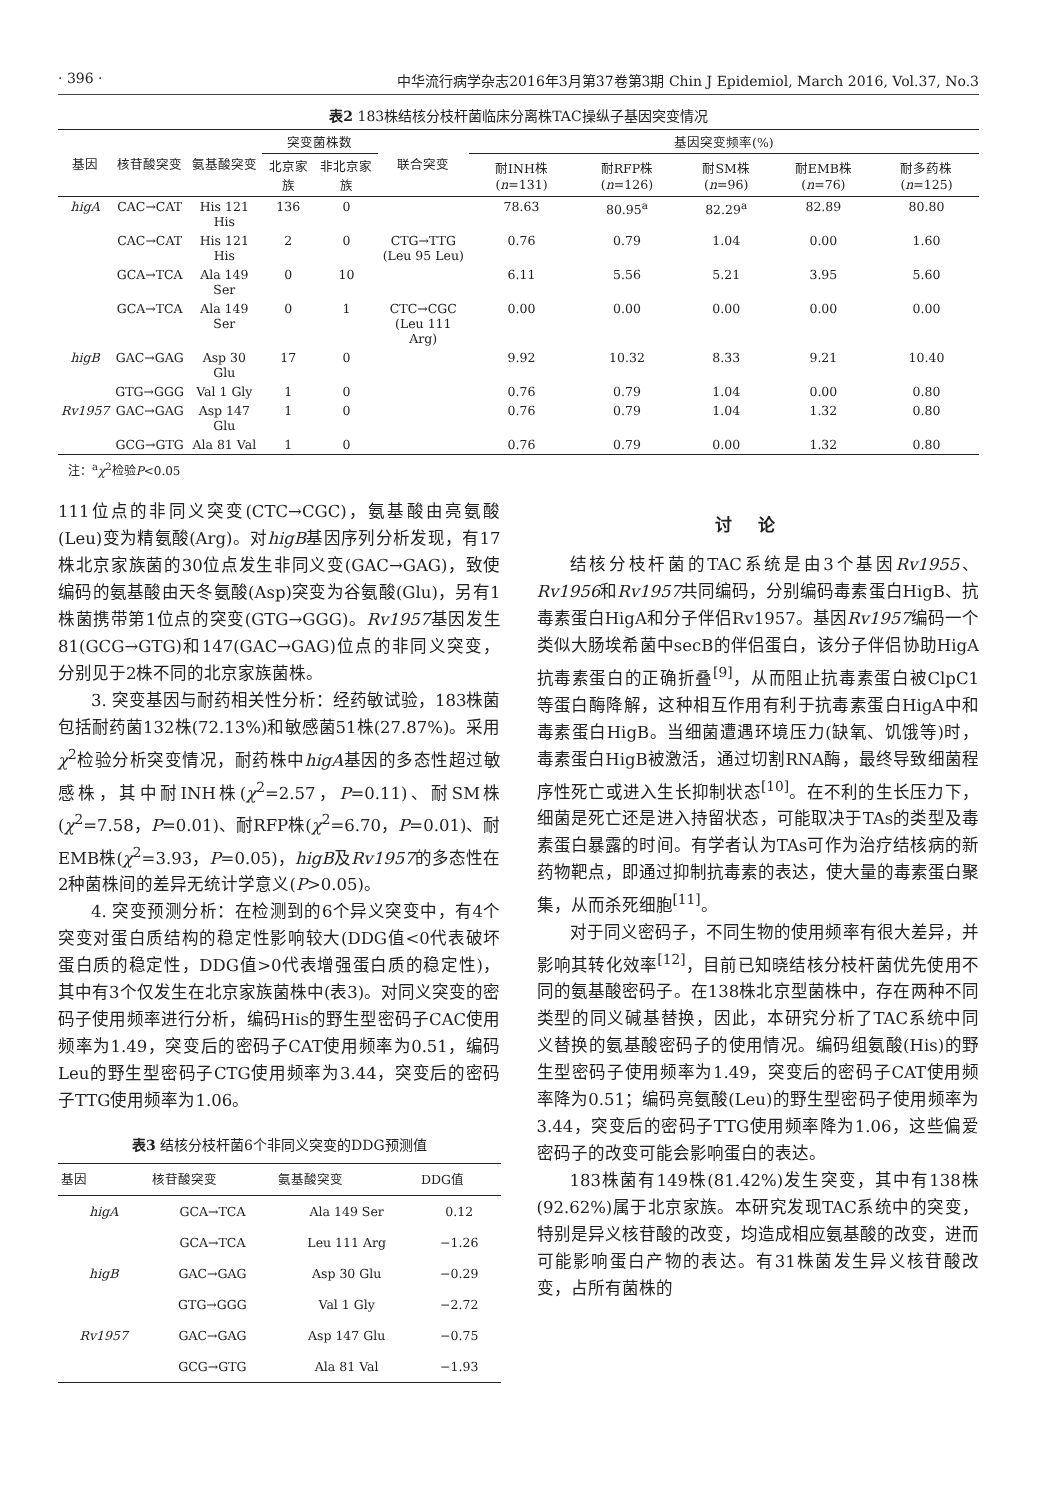· 396 · 中华流行病学杂志2016年3月第37卷第3期 Chin J Epidemiol, March 2016, Vol.37, No.3
表2 183株结核分枝杆菌临床分离株TAC操纵子基因突变情况
| 基因 | 核苷酸突变 | 氨基酸突变 | 突变菌株数 | | 联合突变 | 基因突变频率(%) | | | | |
| --- | --- | --- | --- | --- | --- | --- | --- | --- | --- | --- |
| | | | 北京家族 | 非北京家族 | | 耐INH株 ( n =131) | 耐RFP株 ( n =126) | 耐SM株 ( n =96) | 耐EMB株 ( n =76) | 耐多药株 ( n =125) |
| higA | CAC→CAT | His 121 His | 136 | 0 | | 78.63 | 80.95<sup>a</sup> | 82.29<sup>a</sup> | 82.89 | 80.80 |
| | CAC→CAT | His 121 His | 2 | 0 | CTG→TTG (Leu 95 Leu) | 0.76 | 0.79 | 1.04 | 0.00 | 1.60 |
| | GCA→TCA | Ala 149 Ser | 0 | 10 | | 6.11 | 5.56 | 5.21 | 3.95 | 5.60 |
| | GCA→TCA | Ala 149 Ser | 0 | 1 | CTC→CGC (Leu 111 Arg) | 0.00 | 0.00 | 0.00 | 0.00 | 0.00 |
| higB | GAC→GAG | Asp 30 Glu | 17 | 0 | | 9.92 | 10.32 | 8.33 | 9.21 | 10.40 |
| | GTG→GGG | Val 1 Gly | 1 | 0 | | 0.76 | 0.79 | 1.04 | 0.00 | 0.80 |
| Rv1957 | GAC→GAG | Asp 147 Glu | 1 | 0 | | 0.76 | 0.79 | 1.04 | 1.32 | 0.80 |
| | GCG→GTG | Ala 81 Val | 1 | 0 | | 0.76 | 0.79 | 0.00 | 1.32 | 0.80 |
注：<sup>a</sup>χ<sup>2</sup>检验P<0.05
111位点的非同义突变(CTC→CGC)，氨基酸由亮氨酸(Leu)变为精氨酸(Arg)。对higB基因序列分析发现，有17株北京家族菌的30位点发生非同义变(GAC→GAG)，致使编码的氨基酸由天冬氨酸(Asp)突变为谷氨酸(Glu)，另有1株菌携带第1位点的突变(GTG→GGG)。Rv1957基因发生81(GCG→GTG)和147(GAC→GAG)位点的非同义突变，分别见于2株不同的北京家族菌株。
3. 突变基因与耐药相关性分析：经药敏试验，183株菌包括耐药菌132株(72.13%)和敏感菌51株(27.87%)。采用χ<sup>2</sup>检验分析突变情况，耐药株中higA基因的多态性超过敏感株，其中耐INH株(χ<sup>2</sup>=2.57，P=0.11)、耐SM株(χ<sup>2</sup>=7.58，P=0.01)、耐RFP株(χ<sup>2</sup>=6.70，P=0.01)、耐EMB株(χ<sup>2</sup>=3.93，P=0.05)，higB及Rv1957的多态性在2种菌株间的差异无统计学意义(P>0.05)。
4. 突变预测分析：在检测到的6个异义突变中，有4个突变对蛋白质结构的稳定性影响较大(DDG值<0代表破坏蛋白质的稳定性，DDG值>0代表增强蛋白质的稳定性)，其中有3个仅发生在北京家族菌株中(表3)。对同义突变的密码子使用频率进行分析，编码His的野生型密码子CAC使用频率为1.49，突变后的密码子CAT使用频率为0.51，编码Leu的野生型密码子CTG使用频率为3.44，突变后的密码子TTG使用频率为1.06。
表3 结核分枝杆菌6个非同义突变的DDG预测值
| 基因 | 核苷酸突变 | 氨基酸突变 | DDG值 |
| --- | --- | --- | --- |
| higA | GCA→TCA | Ala 149 Ser | 0.12 |
| | GCA→TCA | Leu 111 Arg | −1.26 |
| higB | GAC→GAG | Asp 30 Glu | −0.29 |
| | GTG→GGG | Val 1 Gly | −2.72 |
| Rv1957 | GAC→GAG | Asp 147 Glu | −0.75 |
| | GCG→GTG | Ala 81 Val | −1.93 |
讨论
结核分枝杆菌的TAC系统是由3个基因Rv1955、Rv1956和Rv1957共同编码，分别编码毒素蛋白HigB、抗毒素蛋白HigA和分子伴侣Rv1957。基因Rv1957编码一个类似大肠埃希菌中secB的伴侣蛋白，该分子伴侣协助HigA抗毒素蛋白的正确折叠<sup>[9]</sup>，从而阻止抗毒素蛋白被ClpC1等蛋白酶降解，这种相互作用有利于抗毒素蛋白HigA中和毒素蛋白HigB。当细菌遭遇环境压力(缺氧、饥饿等)时，毒素蛋白HigB被激活，通过切割RNA酶，最终导致细菌程序性死亡或进入生长抑制状态<sup>[10]</sup>。在不利的生长压力下，细菌是死亡还是进入持留状态，可能取决于TAs的类型及毒素蛋白暴露的时间。有学者认为TAs可作为治疗结核病的新药物靶点，即通过抑制抗毒素的表达，使大量的毒素蛋白聚集，从而杀死细胞<sup>[11]</sup>。
对于同义密码子，不同生物的使用频率有很大差异，并影响其转化效率<sup>[12]</sup>，目前已知晓结核分枝杆菌优先使用不同的氨基酸密码子。在138株北京型菌株中，存在两种不同类型的同义碱基替换，因此，本研究分析了TAC系统中同义替换的氨基酸密码子的使用情况。编码组氨酸(His)的野生型密码子使用频率为1.49，突变后的密码子CAT使用频率降为0.51；编码亮氨酸(Leu)的野生型密码子使用频率为3.44，突变后的密码子TTG使用频率降为1.06，这些偏爱密码子的改变可能会影响蛋白的表达。
183株菌有149株(81.42%)发生突变，其中有138株(92.62%)属于北京家族。本研究发现TAC系统中的突变，特别是异义核苷酸的改变，均造成相应氨基酸的改变，进而可能影响蛋白产物的表达。有31株菌发生异义核苷酸改变，占所有菌株的